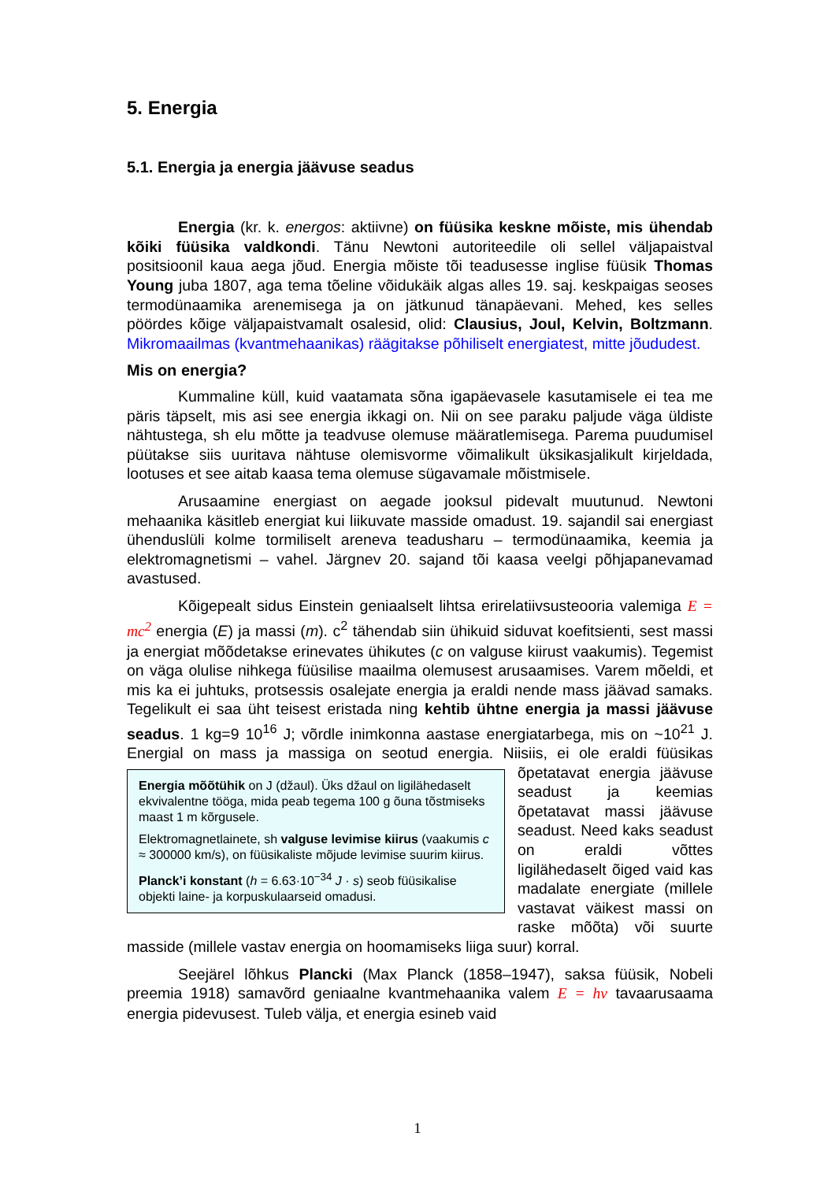5. Energia
5.1. Energia ja energia jäävuse seadus
Energia (kr. k. energos: aktiivne) on füüsika keskne mõiste, mis ühendab kõiki füüsika valdkondi. Tänu Newtoni autoriteedile oli sellel väljapaistval positsioonil kaua aega jõud. Energia mõiste tõi teadusesse inglise füüsik Thomas Young juba 1807, aga tema tõeline võidukäik algas alles 19. saj. keskpaigas seoses termodünaamika arenemisega ja on jätkunud tänapäevani. Mehed, kes selles pöördes kõige väljapaistvamalt osalesid, olid: Clausius, Joul, Kelvin, Boltzmann. Mikromaailmas (kvantmehaanikas) räägitakse põhiliselt energiatest, mitte jõududest.
Mis on energia?
Kummaline küll, kuid vaatamata sõna igapäevasele kasutamisele ei tea me päris täpselt, mis asi see energia ikkagi on. Nii on see paraku paljude väga üldiste nähtustega, sh elu mõtte ja teadvuse olemuse määratlemisega. Parema puudumisel püütakse siis uuritava nähtuse olemisvorme võimalikult üksikasjalikult kirjeldada, lootuses et see aitab kaasa tema olemuse sügavamale mõistmisele.
Arusaamine energiast on aegade jooksul pidevalt muutunud. Newtoni mehaanika käsitleb energiat kui liikuvate masside omadust. 19. sajandil sai energiast ühenduslüli kolme tormiliselt areneva teadusharu – termodünaamika, keemia ja elektromagnetismi – vahel. Järgnev 20. sajand tõi kaasa veelgi põhjapanevamad avastused.
Kõigepealt sidus Einstein geniaalselt lihtsa erirelatiivsusteooria valemiga E = mc<sup>2</sup> energia (E) ja massi (m). c<sup>2</sup> tähendab siin ühikuid siduvat koefitsienti, sest massi ja energiat mõõdetakse erinevates ühikutes (c on valguse kiirust vaakumis). Tegemist on väga olulise nihkega füüsilise maailma olemusest arusaamises. Varem mõeldi, et mis ka ei juhtuks, protsessis osalejate energia ja eraldi nende mass jäävad samaks. Tegelikult ei saa üht teisest eristada ning kehtib ühtne energia ja massi jäävuse seadus. 1 kg=9 10<sup>16</sup> J; võrdle inimkonna aastase energiatarbega, mis on ~10<sup>21</sup> J. Energial on mass ja massiga on seotud energia. Niisiis, ei ole eraldi füüsikas õpetatavat
Energia mõõtühik on J (džaul). Üks džaul on ligilähedaselt ekvivalentne tööga, mida peab tegema 100 g õuna tõstmiseks maast 1 m kõrgusele.
Elektromagnetlainete, sh valguse levimise kiirus (vaakumis c ≈ 300000 km/s), on füüsikaliste mõjude levimise suurim kiirus.
Planck’i konstant (h = 6.63·10<sup>−34</sup> J · s) seob füüsikalise objekti laine- ja korpuskulaarseid omadusi.
energia jäävuse seadust ja keemias õpetatavat massi jäävuse seadust. Need kaks seadust on eraldi võttes ligilähedaselt õiged vaid kas madalate energiate (millele vastavat väikest massi on raske mõõta) või suurte masside (millele vastav energia on hoomamiseks liiga suur) korral.
Seejärel lõhkus Plancki (Max Planck (1858–1947), saksa füüsik, Nobeli preemia 1918) samavõrd geniaalne kvantmehaanika valem E = hν tavaarusaama energia pidevusest. Tuleb välja, et energia esineb vaid
1